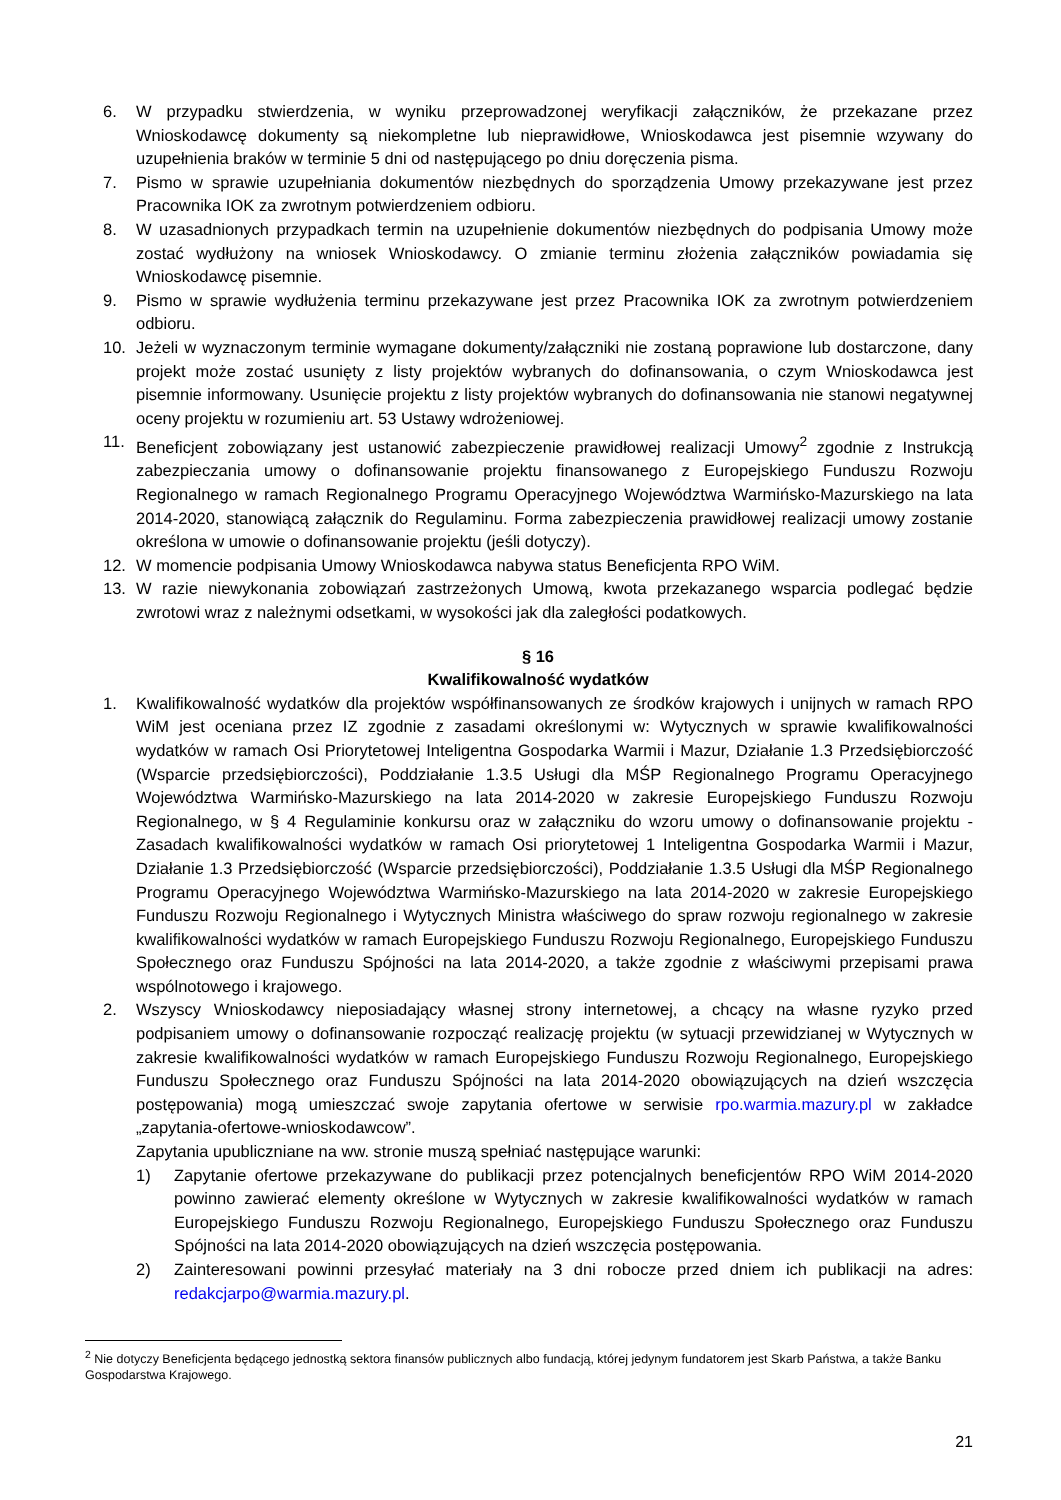6. W przypadku stwierdzenia, w wyniku przeprowadzonej weryfikacji załączników, że przekazane przez Wnioskodawcę dokumenty są niekompletne lub nieprawidłowe, Wnioskodawca jest pisemnie wzywany do uzupełnienia braków w terminie 5 dni od następującego po dniu doręczenia pisma.
7. Pismo w sprawie uzupełniania dokumentów niezbędnych do sporządzenia Umowy przekazywane jest przez Pracownika IOK za zwrotnym potwierdzeniem odbioru.
8. W uzasadnionych przypadkach termin na uzupełnienie dokumentów niezbędnych do podpisania Umowy może zostać wydłużony na wniosek Wnioskodawcy. O zmianie terminu złożenia załączników powiadamia się Wnioskodawcę pisemnie.
9. Pismo w sprawie wydłużenia terminu przekazywane jest przez Pracownika IOK za zwrotnym potwierdzeniem odbioru.
10. Jeżeli w wyznaczonym terminie wymagane dokumenty/załączniki nie zostaną poprawione lub dostarczone, dany projekt może zostać usunięty z listy projektów wybranych do dofinansowania, o czym Wnioskodawca jest pisemnie informowany. Usunięcie projektu z listy projektów wybranych do dofinansowania nie stanowi negatywnej oceny projektu w rozumieniu art. 53 Ustawy wdrożeniowej.
11. Beneficjent zobowiązany jest ustanowić zabezpieczenie prawidłowej realizacji Umowy<sup>2</sup> zgodnie z Instrukcją zabezpieczania umowy o dofinansowanie projektu finansowanego z Europejskiego Funduszu Rozwoju Regionalnego w ramach Regionalnego Programu Operacyjnego Województwa Warmińsko-Mazurskiego na lata 2014-2020, stanowiącą załącznik do Regulaminu. Forma zabezpieczenia prawidłowej realizacji umowy zostanie określona w umowie o dofinansowanie projektu (jeśli dotyczy).
12. W momencie podpisania Umowy Wnioskodawca nabywa status Beneficjenta RPO WiM.
13. W razie niewykonania zobowiązań zastrzeżonych Umową, kwota przekazanego wsparcia podlegać będzie zwrotowi wraz z należnymi odsetkami, w wysokości jak dla zaległości podatkowych.
§ 16
Kwalifikowalność wydatków
1. Kwalifikowalność wydatków dla projektów współfinansowanych ze środków krajowych i unijnych w ramach RPO WiM jest oceniana przez IZ zgodnie z zasadami określonymi w: Wytycznych w sprawie kwalifikowalności wydatków w ramach Osi Priorytetowej Inteligentna Gospodarka Warmii i Mazur, Działanie 1.3 Przedsiębiorczość (Wsparcie przedsiębiorczości), Poddziałanie 1.3.5 Usługi dla MŚP Regionalnego Programu Operacyjnego Województwa Warmińsko-Mazurskiego na lata 2014-2020 w zakresie Europejskiego Funduszu Rozwoju Regionalnego, w § 4 Regulaminie konkursu oraz w załączniku do wzoru umowy o dofinansowanie projektu - Zasadach kwalifikowalności wydatków w ramach Osi priorytetowej 1 Inteligentna Gospodarka Warmii i Mazur, Działanie 1.3 Przedsiębiorczość (Wsparcie przedsiębiorczości), Poddziałanie 1.3.5 Usługi dla MŚP Regionalnego Programu Operacyjnego Województwa Warmińsko-Mazurskiego na lata 2014-2020 w zakresie Europejskiego Funduszu Rozwoju Regionalnego i Wytycznych Ministra właściwego do spraw rozwoju regionalnego w zakresie kwalifikowalności wydatków w ramach Europejskiego Funduszu Rozwoju Regionalnego, Europejskiego Funduszu Społecznego oraz Funduszu Spójności na lata 2014-2020, a także zgodnie z właściwymi przepisami prawa wspólnotowego i krajowego.
2. Wszyscy Wnioskodawcy nieposiadający własnej strony internetowej, a chcący na własne ryzyko przed podpisaniem umowy o dofinansowanie rozpocząć realizację projektu (w sytuacji przewidzianej w Wytycznych w zakresie kwalifikowalności wydatków w ramach Europejskiego Funduszu Rozwoju Regionalnego, Europejskiego Funduszu Społecznego oraz Funduszu Spójności na lata 2014-2020 obowiązujących na dzień wszczęcia postępowania) mogą umieszczać swoje zapytania ofertowe w serwisie rpo.warmia.mazury.pl w zakładce „zapytania-ofertowe-wnioskodawcow”.
Zapytania upubliczniane na ww. stronie muszą spełniać następujące warunki:
1) Zapytanie ofertowe przekazywane do publikacji przez potencjalnych beneficjentów RPO WiM 2014-2020 powinno zawierać elementy określone w Wytycznych w zakresie kwalifikowalności wydatków w ramach Europejskiego Funduszu Rozwoju Regionalnego, Europejskiego Funduszu Społecznego oraz Funduszu Spójności na lata 2014-2020 obowiązujących na dzień wszczęcia postępowania.
2) Zainteresowani powinni przesyłać materiały na 3 dni robocze przed dniem ich publikacji na adres: redakcjarpo@warmia.mazury.pl.
<sup>2</sup> Nie dotyczy Beneficjenta będącego jednostką sektora finansów publicznych albo fundacją, której jedynym fundatorem jest Skarb Państwa, a także Banku Gospodarstwa Krajowego.
21